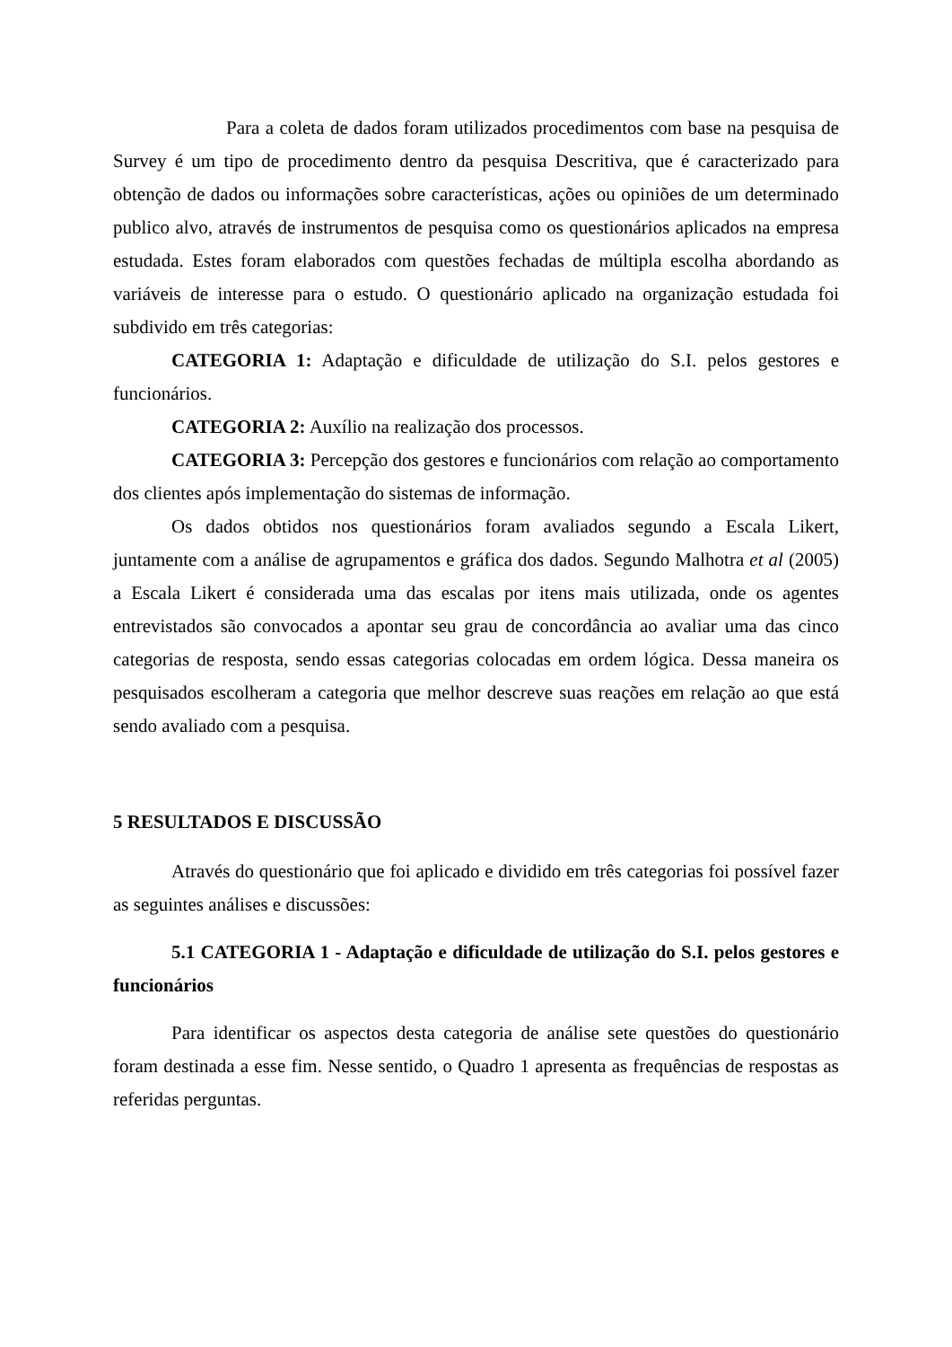Para a coleta de dados foram utilizados procedimentos com base na pesquisa de Survey é um tipo de procedimento dentro da pesquisa Descritiva, que é caracterizado para obtenção de dados ou informações sobre características, ações ou opiniões de um determinado publico alvo, através de instrumentos de pesquisa como os questionários aplicados na empresa estudada. Estes foram elaborados com questões fechadas de múltipla escolha abordando as variáveis de interesse para o estudo. O questionário aplicado na organização estudada foi subdivido em três categorias:
CATEGORIA 1: Adaptação e dificuldade de utilização do S.I. pelos gestores e funcionários.
CATEGORIA 2: Auxílio na realização dos processos.
CATEGORIA 3: Percepção dos gestores e funcionários com relação ao comportamento dos clientes após implementação do sistemas de informação.
Os dados obtidos nos questionários foram avaliados segundo a Escala Likert, juntamente com a análise de agrupamentos e gráfica dos dados. Segundo Malhotra et al (2005) a Escala Likert é considerada uma das escalas por itens mais utilizada, onde os agentes entrevistados são convocados a apontar seu grau de concordância ao avaliar uma das cinco categorias de resposta, sendo essas categorias colocadas em ordem lógica. Dessa maneira os pesquisados escolheram a categoria que melhor descreve suas reações em relação ao que está sendo avaliado com a pesquisa.
5 RESULTADOS E DISCUSSÃO
Através do questionário que foi aplicado e dividido em três categorias foi possível fazer as seguintes análises e discussões:
5.1 CATEGORIA 1 - Adaptação e dificuldade de utilização do S.I. pelos gestores e funcionários
Para identificar os aspectos desta categoria de análise sete questões do questionário foram destinada a esse fim. Nesse sentido, o Quadro 1 apresenta as frequências de respostas as referidas perguntas.